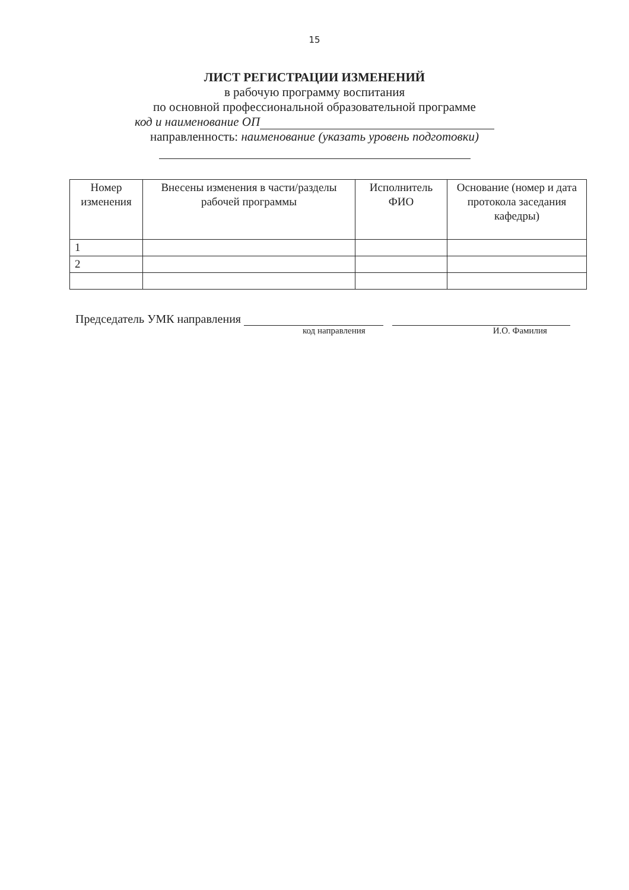15
ЛИСТ РЕГИСТРАЦИИ ИЗМЕНЕНИЙ
в рабочую программу воспитания
по основной профессиональной образовательной программе
код и наименование ОП
направленность: наименование (указать уровень подготовки)
| Номер изменения | Внесены изменения в части/разделы рабочей программы | Исполнитель ФИО | Основание (номер и дата протокола заседания кафедры) |
| --- | --- | --- | --- |
| 1 | | | |
| 2 | | | |
Председатель УМК направления
код направления И.О. Фамилия